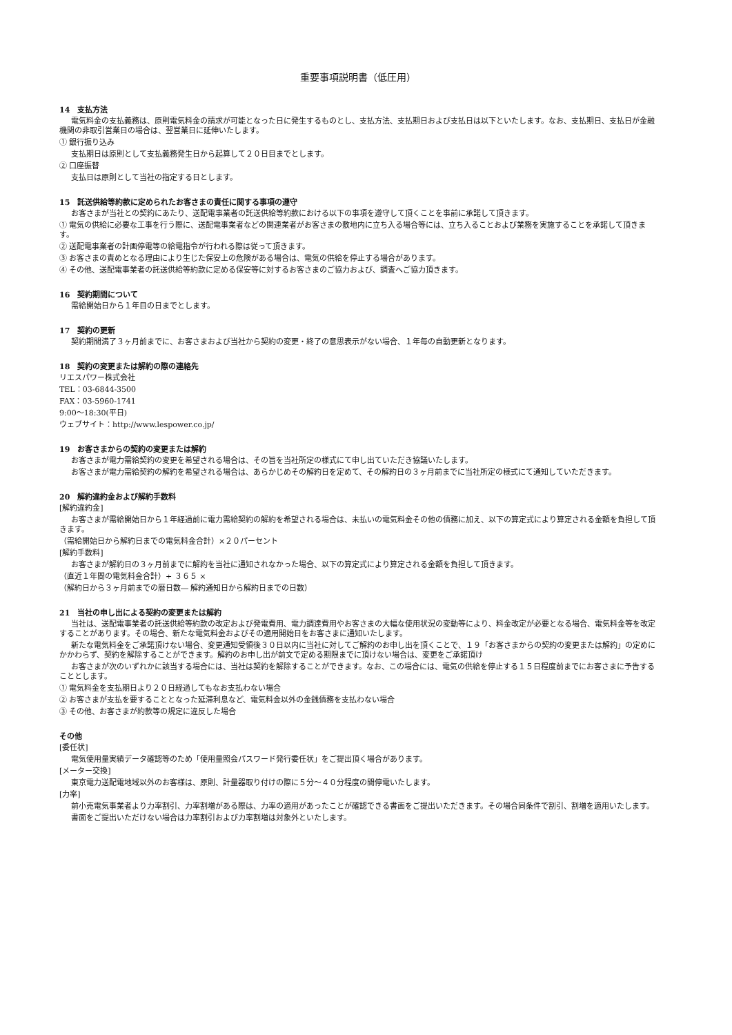重要事項説明書（低圧用）
14　支払方法
電気料金の支払義務は、原則電気料金の請求が可能となった日に発生するものとし、支払方法、支払期日および支払日は以下といたします。なお、支払期日、支払日が金融機関の非取引営業日の場合は、翌営業日に延伸いたします。
① 銀行振り込み
支払期日は原則として支払義務発生日から起算して２０日目までとします。
② 口座振替
支払日は原則として当社の指定する日とします。
15　託送供給等約款に定められたお客さまの責任に関する事項の遵守
お客さまが当社との契約にあたり、送配電事業者の託送供給等約款における以下の事項を遵守して頂くことを事前に承諾して頂きます。
① 電気の供給に必要な工事を行う際に、送配電事業者などの関連業者がお客さまの敷地内に立ち入る場合等には、立ち入ることおよび業務を実施することを承諾して頂きます。
② 送配電事業者の計画停電等の給電指令が行われる際は従って頂きます。
③ お客さまの責めとなる理由により生じた保安上の危険がある場合は、電気の供給を停止する場合があります。
④ その他、送配電事業者の託送供給等約款に定める保安等に対するお客さまのご協力および、調査へご協力頂きます。
16　契約期間について
需給開始日から１年目の日までとします。
17　契約の更新
契約期間満了３ヶ月前までに、お客さまおよび当社から契約の変更・終了の意思表示がない場合、１年毎の自動更新となります。
18　契約の変更または解約の際の連絡先
リエスパワー株式会社
TEL：03-6844-3500
FAX：03-5960-1741
9:00～18:30(平日)
ウェブサイト：http://www.lespower.co.jp/
19　お客さまからの契約の変更または解約
お客さまが電力需給契約の変更を希望される場合は、その旨を当社所定の様式にて申し出ていただき協議いたします。
お客さまが電力需給契約の解約を希望される場合は、あらかじめその解約日を定めて、その解約日の３ヶ月前までに当社所定の様式にて通知していただきます。
20　解約違約金および解約手数料
[解約違約金]
お客さまが需給開始日から１年経過前に電力需給契約の解約を希望される場合は、未払いの電気料金その他の債務に加え、以下の算定式により算定される金額を負担して頂きます。
（需給開始日から解約日までの電気料金合計）×２０パーセント
[解約手数料]
お客さまが解約日の３ヶ月前までに解約を当社に通知されなかった場合、以下の算定式により算定される金額を負担して頂きます。
（直近１年間の電気料金合計）÷ ３６５ ×
（解約日から３ヶ月前までの暦日数― 解約通知日から解約日までの日数）
21　当社の申し出による契約の変更または解約
当社は、送配電事業者の託送供給等約款の改定および発電費用、電力調達費用やお客さまの大幅な使用状況の変動等により、料金改定が必要となる場合、電気料金等を改定することがあります。その場合、新たな電気料金およびその適用開始日をお客さまに通知いたします。
新たな電気料金をご承諾頂けない場合、変更通知受領後３０日以内に当社に対してご解約のお申し出を頂くことで、１９「お客さまからの契約の変更または解約」の定めにかかわらず、契約を解除することができます。解約のお申し出が前文で定める期限までに頂けない場合は、変更をご承諾頂け
お客さまが次のいずれかに該当する場合には、当社は契約を解除することができます。なお、この場合には、電気の供給を停止する１５日程度前までにお客さまに予告することとします。
① 電気料金を支払期日より２０日経過してもなお支払わない場合
② お客さまが支払を要することとなった延滞利息など、電気料金以外の金銭債務を支払わない場合
③ その他、お客さまが約款等の規定に違反した場合
その他
[委任状]
電気使用量実績データ確認等のため「使用量照会パスワード発行委任状」をご提出頂く場合があります。
[メーター交換]
東京電力送配電地域以外のお客様は、原則、計量器取り付けの際に５分～４０分程度の間停電いたします。
[力率]
前小売電気事業者より力率割引、力率割増がある際は、力率の適用があったことが確認できる書面をご提出いただきます。その場合同条件で割引、割増を適用いたします。
書面をご提出いただけない場合は力率割引および力率割増は対象外といたします。